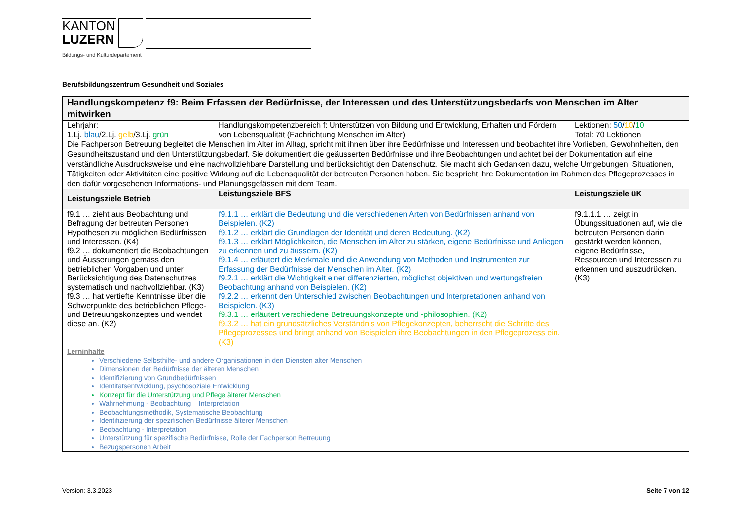KANTON
LUZERN
Bildungs- und Kulturdepartement
Berufsbildungszentrum Gesundheit und Soziales
| Handlungskompetenz f9: Beim Erfassen der Bedürfnisse, der Interessen und des Unterstützungsbedarfs von Menschen im Alter mitwirken | | |
| Lehrjahr: 1.Lj. blau /2.Lj. gelb /3.Lj. grün | Handlungskompetenzbereich f: Unterstützen von Bildung und Entwicklung, Erhalten und Fördern von Lebensqualität (Fachrichtung Menschen im Alter) | Lektionen: 50 / 10 / 10 Total: 70 Lektionen |
| Die Fachperson Betreuung begleitet die Menschen im Alter im Alltag, spricht mit ihnen über ihre Bedürfnisse und Interessen und beobachtet ihre Vorlieben, Gewohnheiten, den Gesundheitszustand und den Unterstützungsbedarf. Sie dokumentiert die geäusserten Bedürfnisse und ihre Beobachtungen und achtet bei der Dokumentation auf eine verständliche Ausdrucksweise und eine nachvollziehbare Darstellung und berücksichtigt den Datenschutz. Sie macht sich Gedanken dazu, welche Umgebungen, Situationen, Tätigkeiten oder Aktivitäten eine positive Wirkung auf die Lebensqualität der betreuten Personen haben. Sie bespricht ihre Dokumentation im Rahmen des Pflegeprozesses in den dafür vorgesehenen Informations- und Planungsgefässen mit dem Team. | | |
| Leistungsziele Betrieb | Leistungsziele BFS | Leistungsziele üK |
| f9.1 … zieht aus Beobachtung und Befragung der betreuten Personen Hypothesen zu möglichen Bedürfnissen und Interessen. (K4) f9.2 … dokumentiert die Beobachtungen und Äusserungen gemäss den betrieblichen Vorgaben und unter Berücksichtigung des Datenschutzes systematisch und nachvollziehbar. (K3) f9.3 … hat vertiefte Kenntnisse über die Schwerpunkte des betrieblichen Pflege- und Betreuungskonzeptes und wendet diese an. (K2) | f9.1.1 … erklärt die Bedeutung und die verschiedenen Arten von Bedürfnissen anhand von Beispielen. (K2) f9.1.2 … erklärt die Grundlagen der Identität und deren Bedeutung. (K2) f9.1.3 … erklärt Möglichkeiten, die Menschen im Alter zu stärken, eigene Bedürfnisse und Anliegen zu erkennen und zu äussern. (K2) f9.1.4 … erläutert die Merkmale und die Anwendung von Methoden und Instrumenten zur Erfassung der Bedürfnisse der Menschen im Alter. (K2) f9.2.1 … erklärt die Wichtigkeit einer differenzierten, möglichst objektiven und wertungsfreien Beobachtung anhand von Beispielen. (K2) f9.2.2 … erkennt den Unterschied zwischen Beobachtungen und Interpretationen anhand von Beispielen. (K3) f9.3.1 … erläutert verschiedene Betreuungskonzepte und -philosophien. (K2) f9.3.2 … hat ein grundsätzliches Verständnis von Pflegekonzepten, beherrscht die Schritte des Pflegeprozesses und bringt anhand von Beispielen ihre Beobachtungen in den Pflegeprozess ein. (K3) | f9.1.1.1 … zeigt in Übungssituationen auf, wie die betreuten Personen darin gestärkt werden können, eigene Bedürfnisse, Ressourcen und Interessen zu erkennen und auszudrücken. (K3) |
| Lerninhalte Verschiedene Selbsthilfe- und andere Organisationen in den Diensten alter Menschen Dimensionen der Bedürfnisse der älteren Menschen Identifizierung von Grundbedürfnissen Identitätsentwicklung, psychosoziale Entwicklung Konzept für die Unterstützung und Pflege älterer Menschen Wahrnehmung - Beobachtung – Interpretation Beobachtungsmethodik, Systematische Beobachtung Identifizierung der spezifischen Bedürfnisse älterer Menschen Beobachtung - Interpretation Unterstützung für spezifische Bedürfnisse, Rolle der Fachperson Betreuung Bezugspersonen Arbeit | | |
Version: 3.3.2023 Seite 7 von 12